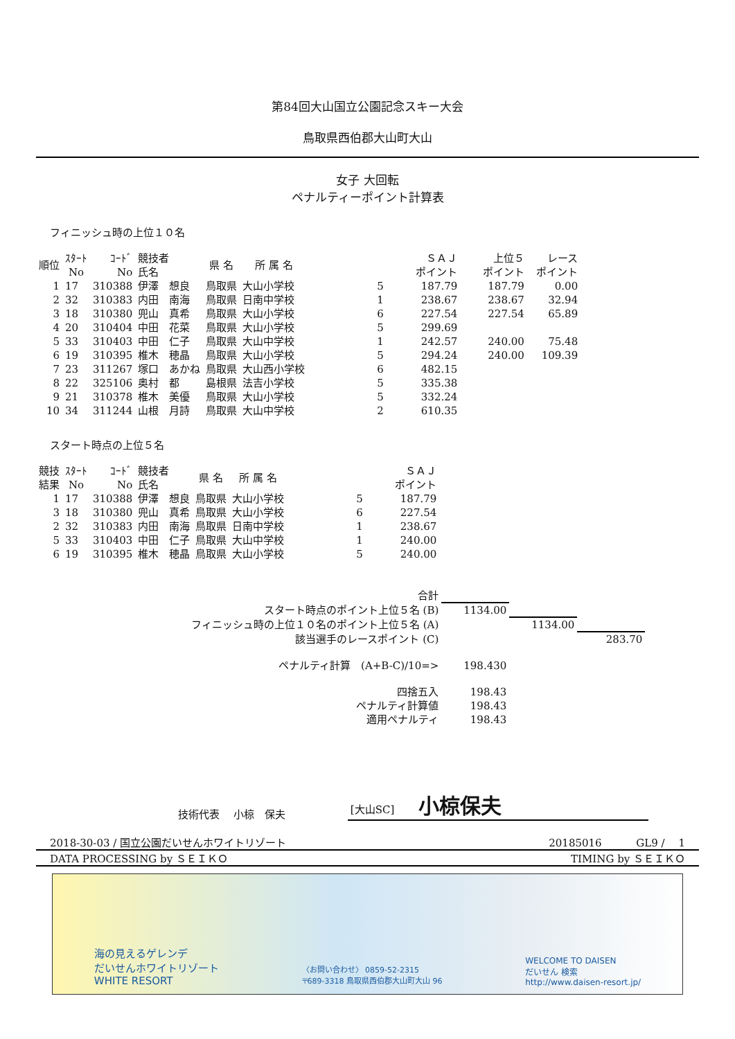第84回大山国立公園記念スキー大会
鳥取県西伯郡大山町大山
女子 大回転
ペナルティーポイント計算表
フィニッシュ時の上位１０名
| 順位 | ｽﾀｰﾄ No | ｺｰﾄﾞ No | 競技者 氏名 | 県 名 | 所 属 名 | | ＳＡＪ ポイント | 上位５ ポイント | レース ポイント |
| --- | --- | --- | --- | --- | --- | --- | --- | --- | --- |
| 1 | 17 | 310388 | 伊澤 想良 | 鳥取県 | 大山小学校 | 5 | 187.79 | 187.79 | 0.00 |
| 2 | 32 | 310383 | 内田 南海 | 鳥取県 | 日南中学校 | 1 | 238.67 | 238.67 | 32.94 |
| 3 | 18 | 310380 | 兜山 真希 | 鳥取県 | 大山小学校 | 6 | 227.54 | 227.54 | 65.89 |
| 4 | 20 | 310404 | 中田 花菜 | 鳥取県 | 大山小学校 | 5 | 299.69 | | |
| 5 | 33 | 310403 | 中田 仁子 | 鳥取県 | 大山中学校 | 1 | 242.57 | 240.00 | 75.48 |
| 6 | 19 | 310395 | 椎木 穂晶 | 鳥取県 | 大山小学校 | 5 | 294.24 | 240.00 | 109.39 |
| 7 | 23 | 311267 | 塚口 あかね | 鳥取県 | 大山西小学校 | 6 | 482.15 | | |
| 8 | 22 | 325106 | 奥村 都 | 島根県 | 法吉小学校 | 5 | 335.38 | | |
| 9 | 21 | 310378 | 椎木 美優 | 鳥取県 | 大山小学校 | 5 | 332.24 | | |
| 10 | 34 | 311244 | 山根 月詩 | 鳥取県 | 大山中学校 | 2 | 610.35 | | |
スタート時点の上位５名
| 競技 結果 | ｽﾀｰﾄ No | ｺｰﾄﾞ No | 競技者 氏名 | 県 名 | 所 属 名 | | ＳＡＪ ポイント |
| --- | --- | --- | --- | --- | --- | --- | --- |
| 1 | 17 | 310388 | 伊澤 想良 | 鳥取県 | 大山小学校 | 5 | 187.79 |
| 3 | 18 | 310380 | 兜山 真希 | 鳥取県 | 大山小学校 | 6 | 227.54 |
| 2 | 32 | 310383 | 内田 南海 | 鳥取県 | 日南中学校 | 1 | 238.67 |
| 5 | 33 | 310403 | 中田 仁子 | 鳥取県 | 大山中学校 | 1 | 240.00 |
| 6 | 19 | 310395 | 椎木 穂晶 | 鳥取県 | 大山小学校 | 5 | 240.00 |
| 合計 | | | |
| スタート時点のポイント上位５名 (B) | 1134.00 | | |
| フィニッシュ時の上位１０名のポイント上位５名 (A) | | 1134.00 | |
| 該当選手のレースポイント (C) | | | 283.70 |
| ペナルティ計算 (A+B-C)/10=> | 198.430 | | |
| 四捨五入 | 198.43 | | |
| ペナルティ計算値 | 198.43 | | |
| 適用ペナルティ | 198.43 | | |
技術代表　 小椋　保夫 [大山SC] 小椋保夫
2018-30-03 / 国立公園だいせんホワイトリゾート 20185016　　　 GL9 /　 1
DATA PROCESSING by ＳＥＩＫＯ TIMING by ＳＥＩＫＯ
海の見えるゲレンデ
だいせんホワイトリゾート
WHITE RESORT 〈お問い合わせ〉 0859-52-2315
〒689-3318 鳥取県西伯郡大山町大山 96 WELCOME TO DAISEN
だいせん 検索
http://www.daisen-resort.jp/